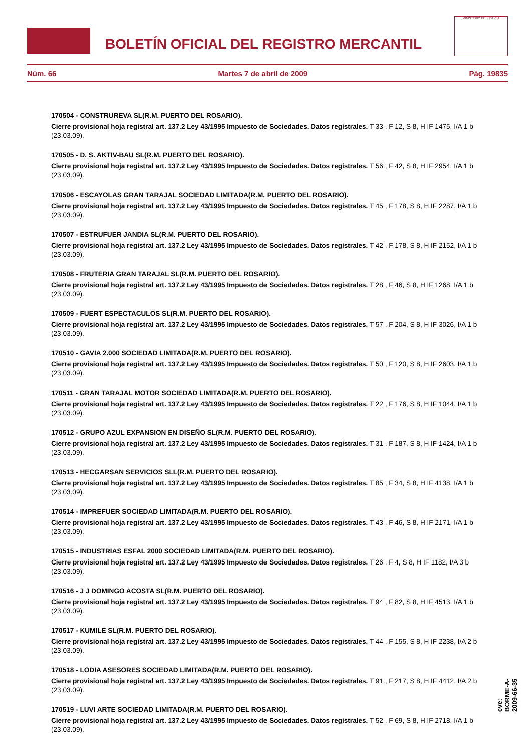BOLETÍN OFICIAL DEL REGISTRO MERCANTIL
MINISTERIO DE JUSTICIA
Núm. 66 Martes 7 de abril de 2009 Pág. 19835
170504 - CONSTRUREVA SL(R.M. PUERTO DEL ROSARIO).
Cierre provisional hoja registral art. 137.2 Ley 43/1995 Impuesto de Sociedades. Datos registrales. T 33 , F 12, S 8, H IF 1475, I/A 1 b (23.03.09).
170505 - D. S. AKTIV-BAU SL(R.M. PUERTO DEL ROSARIO).
Cierre provisional hoja registral art. 137.2 Ley 43/1995 Impuesto de Sociedades. Datos registrales. T 56 , F 42, S 8, H IF 2954, I/A 1 b (23.03.09).
170506 - ESCAYOLAS GRAN TARAJAL SOCIEDAD LIMITADA(R.M. PUERTO DEL ROSARIO).
Cierre provisional hoja registral art. 137.2 Ley 43/1995 Impuesto de Sociedades. Datos registrales. T 45 , F 178, S 8, H IF 2287, I/A 1 b (23.03.09).
170507 - ESTRUFUER JANDIA SL(R.M. PUERTO DEL ROSARIO).
Cierre provisional hoja registral art. 137.2 Ley 43/1995 Impuesto de Sociedades. Datos registrales. T 42 , F 178, S 8, H IF 2152, I/A 1 b (23.03.09).
170508 - FRUTERIA GRAN TARAJAL SL(R.M. PUERTO DEL ROSARIO).
Cierre provisional hoja registral art. 137.2 Ley 43/1995 Impuesto de Sociedades. Datos registrales. T 28 , F 46, S 8, H IF 1268, I/A 1 b (23.03.09).
170509 - FUERT ESPECTACULOS SL(R.M. PUERTO DEL ROSARIO).
Cierre provisional hoja registral art. 137.2 Ley 43/1995 Impuesto de Sociedades. Datos registrales. T 57 , F 204, S 8, H IF 3026, I/A 1 b (23.03.09).
170510 - GAVIA 2.000 SOCIEDAD LIMITADA(R.M. PUERTO DEL ROSARIO).
Cierre provisional hoja registral art. 137.2 Ley 43/1995 Impuesto de Sociedades. Datos registrales. T 50 , F 120, S 8, H IF 2603, I/A 1 b (23.03.09).
170511 - GRAN TARAJAL MOTOR SOCIEDAD LIMITADA(R.M. PUERTO DEL ROSARIO).
Cierre provisional hoja registral art. 137.2 Ley 43/1995 Impuesto de Sociedades. Datos registrales. T 22 , F 176, S 8, H IF 1044, I/A 1 b (23.03.09).
170512 - GRUPO AZUL EXPANSION EN DISEÑO SL(R.M. PUERTO DEL ROSARIO).
Cierre provisional hoja registral art. 137.2 Ley 43/1995 Impuesto de Sociedades. Datos registrales. T 31 , F 187, S 8, H IF 1424, I/A 1 b (23.03.09).
170513 - HECGARSAN SERVICIOS SLL(R.M. PUERTO DEL ROSARIO).
Cierre provisional hoja registral art. 137.2 Ley 43/1995 Impuesto de Sociedades. Datos registrales. T 85 , F 34, S 8, H IF 4138, I/A 1 b (23.03.09).
170514 - IMPREFUER SOCIEDAD LIMITADA(R.M. PUERTO DEL ROSARIO).
Cierre provisional hoja registral art. 137.2 Ley 43/1995 Impuesto de Sociedades. Datos registrales. T 43 , F 46, S 8, H IF 2171, I/A 1 b (23.03.09).
170515 - INDUSTRIAS ESFAL 2000 SOCIEDAD LIMITADA(R.M. PUERTO DEL ROSARIO).
Cierre provisional hoja registral art. 137.2 Ley 43/1995 Impuesto de Sociedades. Datos registrales. T 26 , F 4, S 8, H IF 1182, I/A 3 b (23.03.09).
170516 - J J DOMINGO ACOSTA SL(R.M. PUERTO DEL ROSARIO).
Cierre provisional hoja registral art. 137.2 Ley 43/1995 Impuesto de Sociedades. Datos registrales. T 94 , F 82, S 8, H IF 4513, I/A 1 b (23.03.09).
170517 - KUMILE SL(R.M. PUERTO DEL ROSARIO).
Cierre provisional hoja registral art. 137.2 Ley 43/1995 Impuesto de Sociedades. Datos registrales. T 44 , F 155, S 8, H IF 2238, I/A 2 b (23.03.09).
170518 - LODIA ASESORES SOCIEDAD LIMITADA(R.M. PUERTO DEL ROSARIO).
Cierre provisional hoja registral art. 137.2 Ley 43/1995 Impuesto de Sociedades. Datos registrales. T 91 , F 217, S 8, H IF 4412, I/A 2 b (23.03.09).
170519 - LUVI ARTE SOCIEDAD LIMITADA(R.M. PUERTO DEL ROSARIO).
Cierre provisional hoja registral art. 137.2 Ley 43/1995 Impuesto de Sociedades. Datos registrales. T 52 , F 69, S 8, H IF 2718, I/A 1 b (23.03.09).
cve: BORME-A-2009-66-35